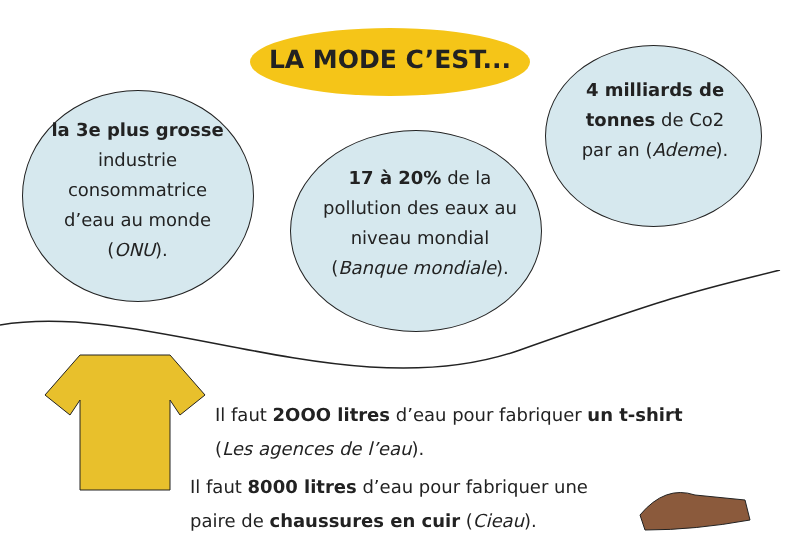LA MODE C’EST...
la 3e plus grosse industrie consommatrice d’eau au monde (ONU).
17 à 20% de la pollution des eaux au niveau mondial (Banque mondiale).
4 milliards de tonnes de Co2 par an (Ademe).
Il faut 2OOO litres d’eau pour fabriquer un t-shirt
(Les agences de l’eau).
Il faut 8000 litres d’eau pour fabriquer une paire de chaussures en cuir (Cieau).